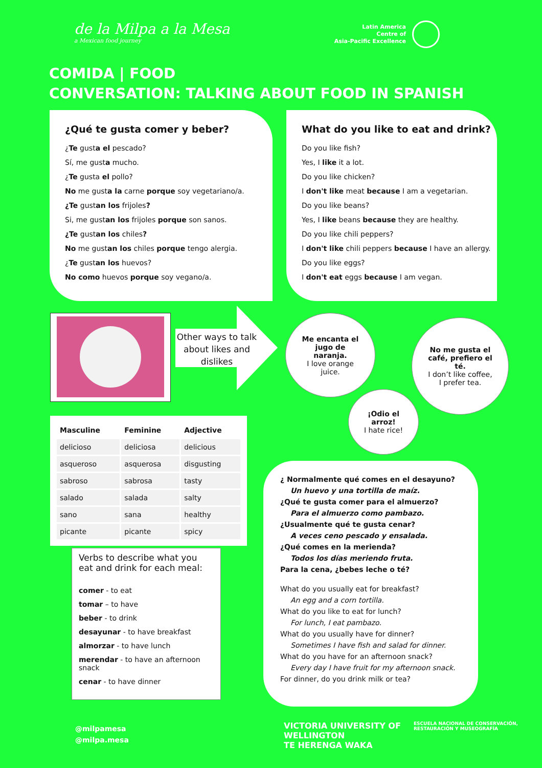de la Milpa a la Mesa
a Mexican food journey
Latin America
Centre of
Asia-Pacific Excellence
COMIDA | FOOD
CONVERSATION: TALKING ABOUT FOOD IN SPANISH
¿Qué te gusta comer y beber?
¿Te gusta el pescado?
Sí, me gusta mucho.
¿Te gusta el pollo?
No me gusta la carne porque soy vegetariano/a.
¿Te gustan los frijoles?
Si, me gustan los frijoles porque son sanos.
¿Te gustan los chiles?
No me gustan los chiles porque tengo alergia.
¿Te gustan los huevos?
No como huevos porque soy vegano/a.
What do you like to eat and drink?
Do you like fish?
Yes, I like it a lot.
Do you like chicken?
I don't like meat because I am a vegetarian.
Do you like beans?
Yes, I like beans because they are healthy.
Do you like chili peppers?
I don't like chili peppers because I have an allergy.
Do you like eggs?
I don't eat eggs because I am vegan.
Other ways to talk about likes and dislikes
Me encanta el jugo de naranja.
I love orange juice.
No me gusta el café, prefiero el té.
I don’t like coffee, I prefer tea.
¡Odio el arroz!
I hate rice!
| Masculine | Feminine | Adjective |
| --- | --- | --- |
| delicioso | deliciosa | delicious |
| asqueroso | asquerosa | disgusting |
| sabroso | sabrosa | tasty |
| salado | salada | salty |
| sano | sana | healthy |
| picante | picante | spicy |
Verbs to describe what you eat and drink for each meal:
comer - to eat
tomar – to have
beber - to drink
desayunar - to have breakfast
almorzar - to have lunch
merendar - to have an afternoon snack
cenar - to have dinner
¿ Normalmente qué comes en el desayuno?
Un huevo y una tortilla de maíz.
¿Qué te gusta comer para el almuerzo?
Para el almuerzo como pambazo.
¿Usualmente qué te gusta cenar?
A veces ceno pescado y ensalada.
¿Qué comes en la merienda?
Todos los días meriendo fruta.
Para la cena, ¿bebes leche o té?
What do you usually eat for breakfast?
An egg and a corn tortilla.
What do you like to eat for lunch?
For lunch, I eat pambazo.
What do you usually have for dinner?
Sometimes I have fish and salad for dinner.
What do you have for an afternoon snack?
Every day I have fruit for my afternoon snack.
For dinner, do you drink milk or tea?
@milpamesa
@milpa.mesa
VICTORIA UNIVERSITY OF
WELLINGTON
TE HERENGA WAKA
ESCUELA NACIONAL DE CONSERVACIÓN,
RESTAURACIÓN Y MUSEOGRAFÍA